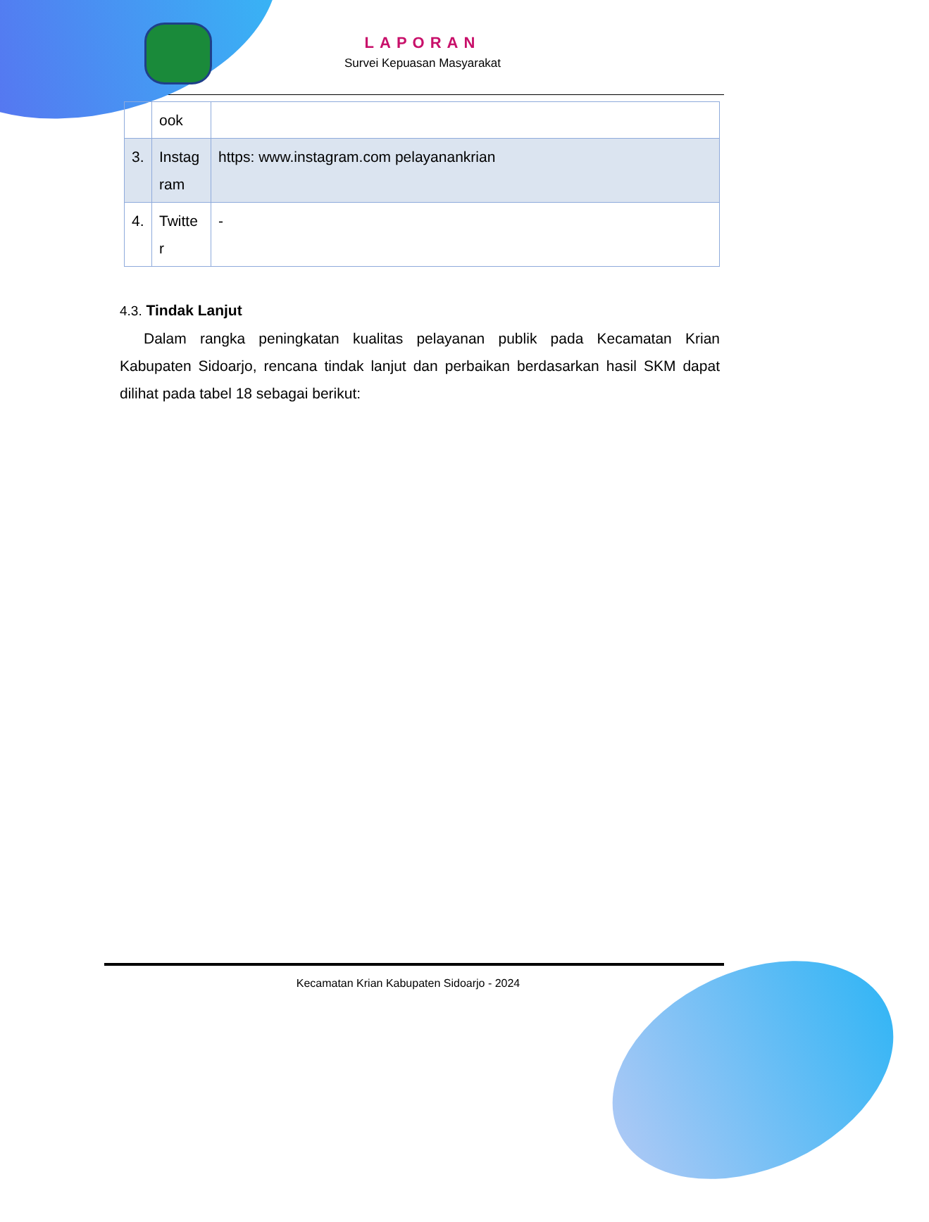LAPORAN
Survei Kepuasan Masyarakat
| | ook | |
| 3. | Instag ram | https: www.instagram.com pelayanankrian |
| 4. | Twitte r | - |
4.3. Tindak Lanjut
Dalam rangka peningkatan kualitas pelayanan publik pada Kecamatan Krian Kabupaten Sidoarjo, rencana tindak lanjut dan perbaikan berdasarkan hasil SKM dapat dilihat pada tabel 18 sebagai berikut:
Kecamatan Krian Kabupaten Sidoarjo - 2024